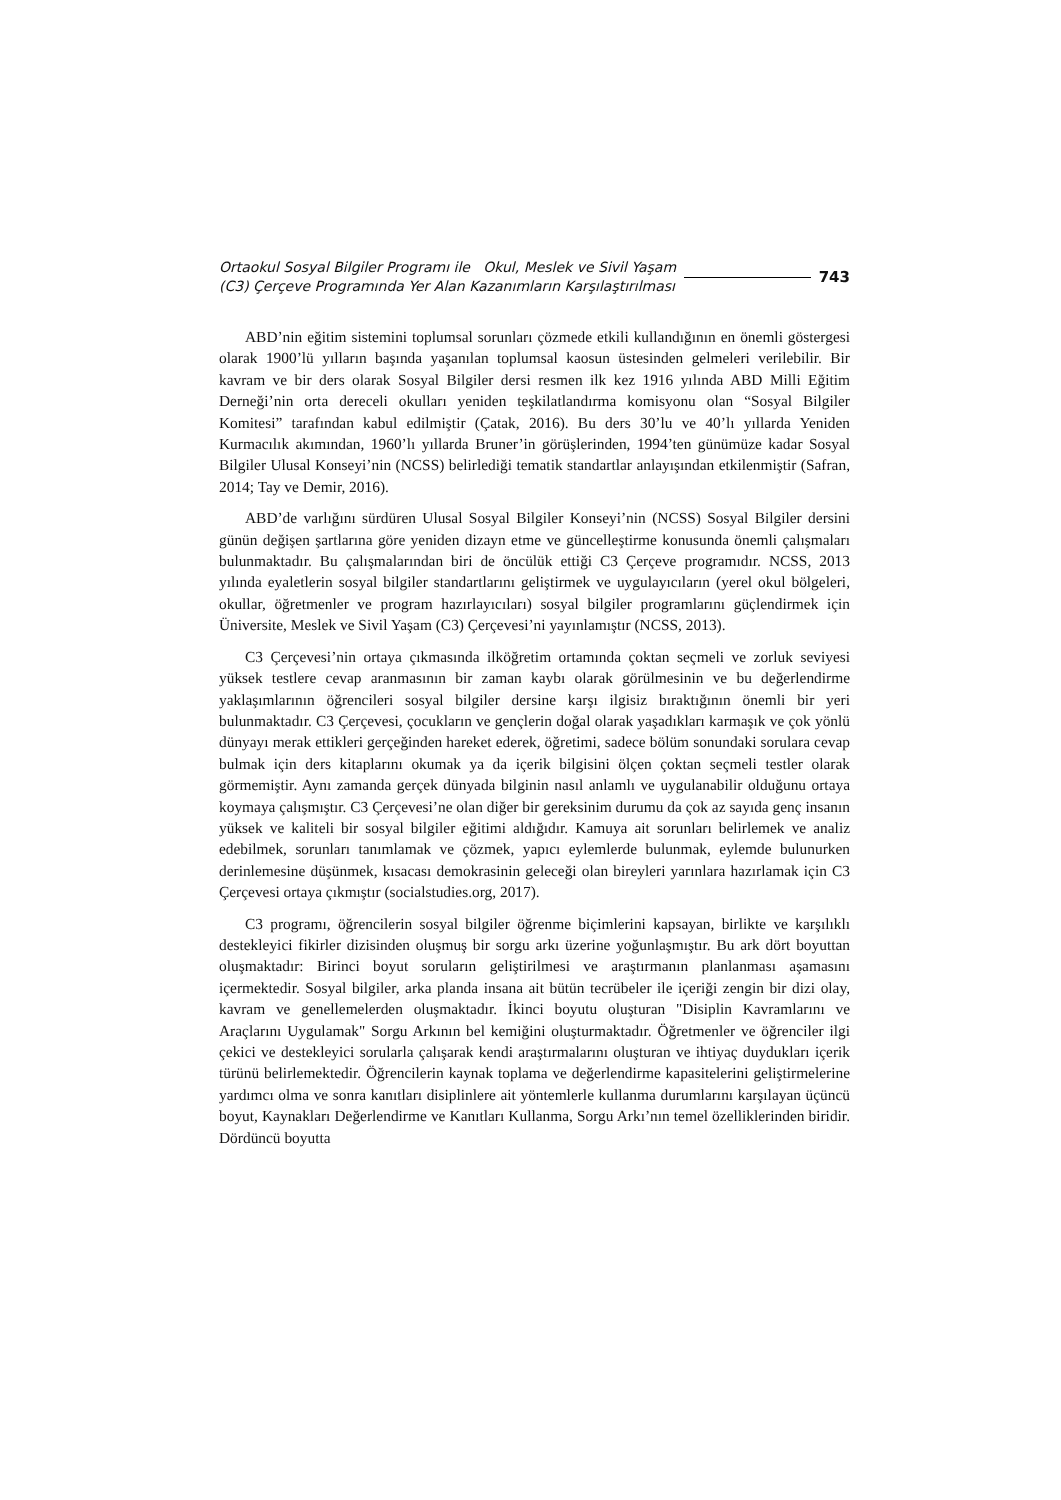Ortaokul Sosyal Bilgiler Programı ile Okul, Meslek ve Sivil Yaşam
(C3) Çerçeve Programında Yer Alan Kazanımların Karşılaştırılması
743
ABD’nin eğitim sistemini toplumsal sorunları çözmede etkili kullandığının en önemli göstergesi olarak 1900’lü yılların başında yaşanılan toplumsal kaosun üstesinden gelmeleri verilebilir. Bir kavram ve bir ders olarak Sosyal Bilgiler dersi resmen ilk kez 1916 yılında ABD Milli Eğitim Derneği’nin orta dereceli okulları yeniden teşkilatlandırma komisyonu olan “Sosyal Bilgiler Komitesi” tarafından kabul edilmiştir (Çatak, 2016). Bu ders 30’lu ve 40’lı yıllarda Yeniden Kurmacılık akımından, 1960’lı yıllarda Bruner’in görüşlerinden, 1994’ten günümüze kadar Sosyal Bilgiler Ulusal Konseyi’nin (NCSS) belirlediği tematik standartlar anlayışından etkilenmiştir (Safran, 2014; Tay ve Demir, 2016).
ABD’de varlığını sürdüren Ulusal Sosyal Bilgiler Konseyi’nin (NCSS) Sosyal Bilgiler dersini günün değişen şartlarına göre yeniden dizayn etme ve güncelleştirme konusunda önemli çalışmaları bulunmaktadır. Bu çalışmalarından biri de öncülük ettiği C3 Çerçeve programıdır. NCSS, 2013 yılında eyaletlerin sosyal bilgiler standartlarını geliştirmek ve uygulayıcıların (yerel okul bölgeleri, okullar, öğretmenler ve program hazırlayıcıları) sosyal bilgiler programlarını güçlendirmek için Üniversite, Meslek ve Sivil Yaşam (C3) Çerçevesi’ni yayınlamıştır (NCSS, 2013).
C3 Çerçevesi’nin ortaya çıkmasında ilköğretim ortamında çoktan seçmeli ve zorluk seviyesi yüksek testlere cevap aranmasının bir zaman kaybı olarak görülmesinin ve bu değerlendirme yaklaşımlarının öğrencileri sosyal bilgiler dersine karşı ilgisiz bıraktığının önemli bir yeri bulunmaktadır. C3 Çerçevesi, çocukların ve gençlerin doğal olarak yaşadıkları karmaşık ve çok yönlü dünyayı merak ettikleri gerçeğinden hareket ederek, öğretimi, sadece bölüm sonundaki sorulara cevap bulmak için ders kitaplarını okumak ya da içerik bilgisini ölçen çoktan seçmeli testler olarak görmemiştir. Aynı zamanda gerçek dünyada bilginin nasıl anlamlı ve uygulanabilir olduğunu ortaya koymaya çalışmıştır. C3 Çerçevesi’ne olan diğer bir gereksinim durumu da çok az sayıda genç insanın yüksek ve kaliteli bir sosyal bilgiler eğitimi aldığıdır. Kamuya ait sorunları belirlemek ve analiz edebilmek, sorunları tanımlamak ve çözmek, yapıcı eylemlerde bulunmak, eylemde bulunurken derinlemesine düşünmek, kısacası demokrasinin geleceği olan bireyleri yarınlara hazırlamak için C3 Çerçevesi ortaya çıkmıştır (socialstudies.org, 2017).
C3 programı, öğrencilerin sosyal bilgiler öğrenme biçimlerini kapsayan, birlikte ve karşılıklı destekleyici fikirler dizisinden oluşmuş bir sorgu arkı üzerine yoğunlaşmıştır. Bu ark dört boyuttan oluşmaktadır: Birinci boyut soruların geliştirilmesi ve araştırmanın planlanması aşamasını içermektedir. Sosyal bilgiler, arka planda insana ait bütün tecrübeler ile içeriği zengin bir dizi olay, kavram ve genellemelerden oluşmaktadır. İkinci boyutu oluşturan "Disiplin Kavramlarını ve Araçlarını Uygulamak" Sorgu Arkının bel kemiğini oluşturmaktadır. Öğretmenler ve öğrenciler ilgi çekici ve destekleyici sorularla çalışarak kendi araştırmalarını oluşturan ve ihtiyaç duydukları içerik türünü belirlemektedir. Öğrencilerin kaynak toplama ve değerlendirme kapasitelerini geliştirmelerine yardımcı olma ve sonra kanıtları disiplinlere ait yöntemlerle kullanma durumlarını karşılayan üçüncü boyut, Kaynakları Değerlendirme ve Kanıtları Kullanma, Sorgu Arkı’nın temel özelliklerinden biridir. Dördüncü boyutta